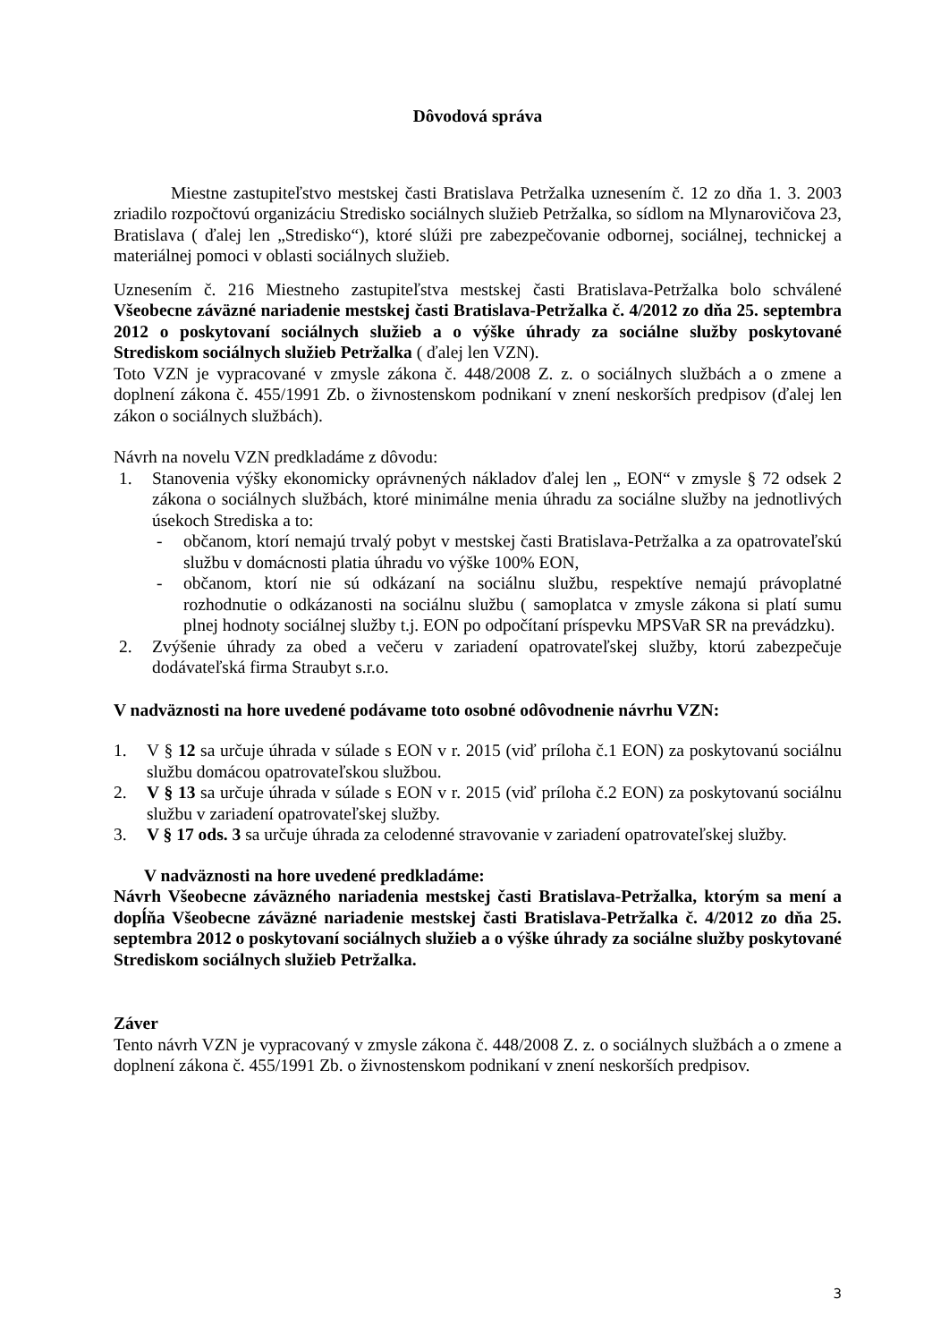Dôvodová správa
Miestne zastupiteľstvo mestskej časti Bratislava Petržalka uznesením č. 12 zo dňa 1. 3. 2003 zriadilo rozpočtovú organizáciu Stredisko sociálnych služieb Petržalka, so sídlom na Mlynarovičova 23, Bratislava ( ďalej len „Stredisko“), ktoré slúži pre zabezpečovanie odbornej, sociálnej, technickej a materiálnej pomoci v oblasti sociálnych služieb.
Uznesením č. 216 Miestneho zastupiteľstva mestskej časti Bratislava-Petržalka bolo schválené Všeobecne záväzné nariadenie mestskej časti Bratislava-Petržalka č. 4/2012 zo dňa 25. septembra 2012 o poskytovaní sociálnych služieb a o výške úhrady za sociálne služby poskytované Strediskom sociálnych služieb Petržalka ( ďalej len VZN).
Toto VZN je vypracované v zmysle zákona č. 448/2008 Z. z. o sociálnych službách a o zmene a doplnení zákona č. 455/1991 Zb. o živnostenskom podnikaní v znení neskorších predpisov (ďalej len zákon o sociálnych službách).
Návrh na novelu VZN predkladáme z dôvodu:
1. Stanovenia výšky ekonomicky oprávnených nákladov ďalej len „ EON“ v zmysle § 72 odsek 2 zákona o sociálnych službách, ktoré minimálne menia úhradu za sociálne služby na jednotlivých úsekoch Strediska a to:
- občanom, ktorí nemajú trvalý pobyt v mestskej časti Bratislava-Petržalka a za opatrovateľskú službu v domácnosti platia úhradu vo výške 100% EON,
- občanom, ktorí nie sú odkázaní na sociálnu službu, respektíve nemajú právoplatné rozhodnutie o odkázanosti na sociálnu službu ( samoplatca v zmysle zákona si platí sumu plnej hodnoty sociálnej služby t.j. EON po odpočítaní príspevku MPSVaR SR na prevádzku).
2. Zvýšenie úhrady za obed a večeru v zariadení opatrovateľskej služby, ktorú zabezpečuje dodávateľská firma Straubyt s.r.o.
V nadväznosti na hore uvedené podávame toto osobné odôvodnenie návrhu VZN:
1. V § 12 sa určuje úhrada v súlade s EON v r. 2015 (viď príloha č.1 EON) za poskytovanú sociálnu službu domácou opatrovateľskou službou.
2. V § 13 sa určuje úhrada v súlade s EON v r. 2015 (viď príloha č.2 EON) za poskytovanú sociálnu službu v zariadení opatrovateľskej služby.
3. V § 17 ods. 3 sa určuje úhrada za celodenné stravovanie v zariadení opatrovateľskej služby.
V nadväznosti na hore uvedené predkladáme:
Návrh Všeobecne záväzného nariadenia mestskej časti Bratislava-Petržalka, ktorým sa mení a dopĺňa Všeobecne záväzné nariadenie mestskej časti Bratislava-Petržalka č. 4/2012 zo dňa 25. septembra 2012 o poskytovaní sociálnych služieb a o výške úhrady za sociálne služby poskytované Strediskom sociálnych služieb Petržalka.
Záver
Tento návrh VZN je vypracovaný v zmysle zákona č. 448/2008 Z. z. o sociálnych službách a o zmene a doplnení zákona č. 455/1991 Zb. o živnostenskom podnikaní v znení neskorších predpisov.
3